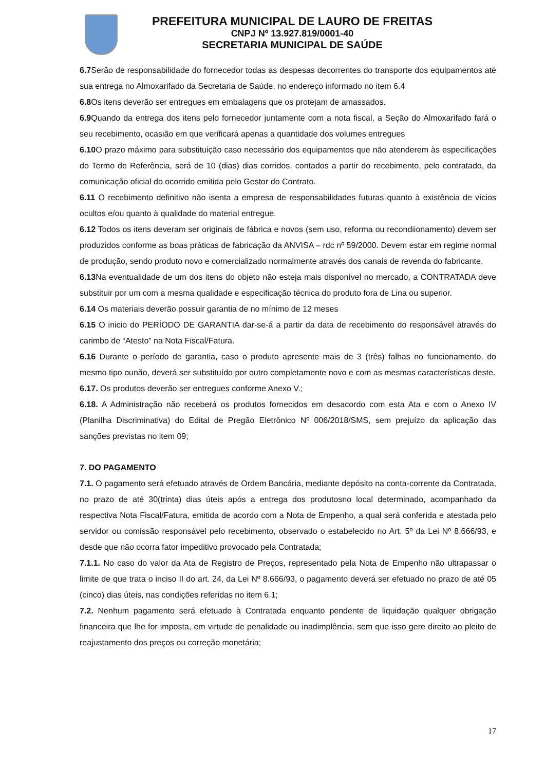PREFEITURA MUNICIPAL DE LAURO DE FREITAS
CNPJ Nº 13.927.819/0001-40
SECRETARIA MUNICIPAL DE SAÚDE
6.7 Serão de responsabilidade do fornecedor todas as despesas decorrentes do transporte dos equipamentos até sua entrega no Almoxarifado da Secretaria de Saúde, no endereço informado no item 6.4
6.8 Os itens deverão ser entregues em embalagens que os protejam de amassados.
6.9 Quando da entrega dos itens pelo fornecedor juntamente com a nota fiscal, a Seção do Almoxarifado fará o seu recebimento, ocasião em que verificará apenas a quantidade dos volumes entregues
6.10 O prazo máximo para substituição caso necessário dos equipamentos que não atenderem às especificações do Termo de Referência, será de 10 (dias) dias corridos, contados a partir do recebimento, pelo contratado, da comunicação oficial do ocorrido emitida pelo Gestor do Contrato.
6.11 O recebimento definitivo não isenta a empresa de responsabilidades futuras quanto à existência de vícios ocultos e/ou quanto à qualidade do material entregue.
6.12 Todos os itens deveram ser originais de fábrica e novos (sem uso, reforma ou recondiionamento) devem ser produzidos conforme as boas práticas de fabricação da ANVISA – rdc nº 59/2000. Devem estar em regime normal de produção, sendo produto novo e comercializado normalmente através dos canais de revenda do fabricante.
6.13 Na eventualidade de um dos itens do objeto não esteja mais disponível no mercado, a CONTRATADA deve substituir por um com a mesma qualidade e especificação técnica do produto fora de Lina ou superior.
6.14 Os materiais deverão possuir garantia de no mínimo de 12 meses
6.15 O inicio do PERÍODO DE GARANTIA dar-se-á a partir da data de recebimento do responsável através do carimbo de “Atesto” na Nota Fiscal/Fatura.
6.16 Durante o período de garantia, caso o produto apresente mais de 3 (três) falhas no funcionamento, do mesmo tipo ounão, deverá ser substituído por outro completamente novo e com as mesmas características deste.
6.17. Os produtos deverão ser entregues conforme Anexo V.;
6.18. A Administração não receberá os produtos fornecidos em desacordo com esta Ata e com o Anexo IV (Planilha Discriminativa) do Edital de Pregão Eletrônico Nº 006/2018/SMS, sem prejuízo da aplicação das sanções previstas no item 09;
7. DO PAGAMENTO
7.1. O pagamento será efetuado através de Ordem Bancária, mediante depósito na conta-corrente da Contratada, no prazo de até 30(trinta) dias úteis após a entrega dos produtosno local determinado, acompanhado da respectiva Nota Fiscal/Fatura, emitida de acordo com a Nota de Empenho, a qual será conferida e atestada pelo servidor ou comissão responsável pelo recebimento, observado o estabelecido no Art. 5º da Lei Nº 8.666/93, e desde que não ocorra fator impeditivo provocado pela Contratada;
7.1.1. No caso do valor da Ata de Registro de Preços, representado pela Nota de Empenho não ultrapassar o limite de que trata o inciso II do art. 24, da Lei Nº 8.666/93, o pagamento deverá ser efetuado no prazo de até 05 (cinco) dias úteis, nas condições referidas no item 6.1;
7.2. Nenhum pagamento será efetuado à Contratada enquanto pendente de liquidação qualquer obrigação financeira que lhe for imposta, em virtude de penalidade ou inadimplência, sem que isso gere direito ao pleito de reajustamento dos preços ou correção monetária;
17